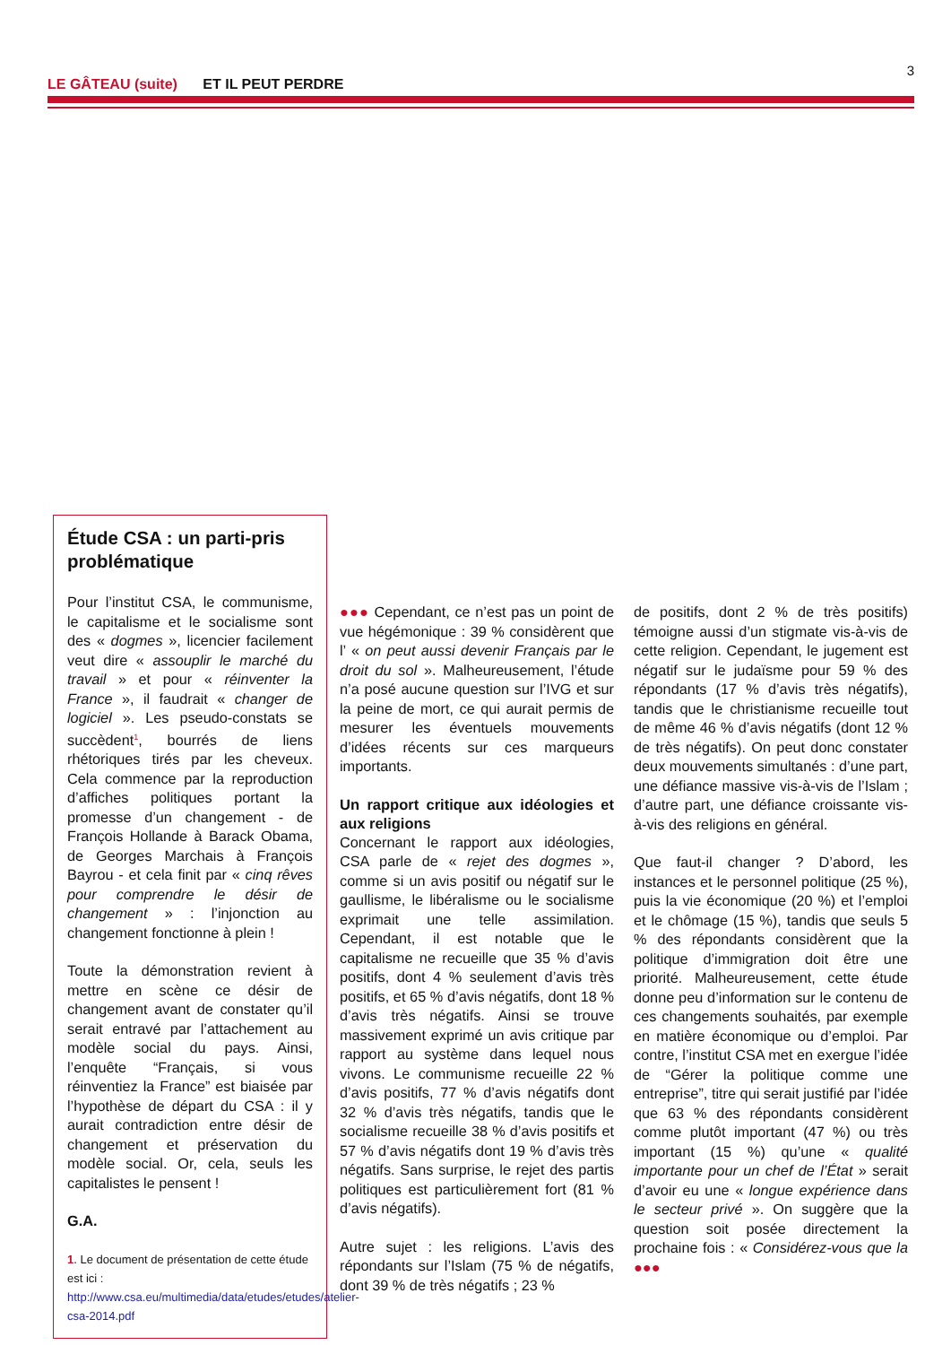3
LE GÂTEAU (suite) ET IL PEUT PERDRE
Étude CSA : un parti-pris problématique
Pour l’institut CSA, le communisme, le capitalisme et le socialisme sont des « dogmes », licencier facilement veut dire « assouplir le marché du travail » et pour « réinventer la France », il faudrait « changer de logiciel ». Les pseudo-constats se succèdent<sup>1</sup>, bourrés de liens rhétoriques tirés par les cheveux. Cela commence par la reproduction d’affiches politiques portant la promesse d’un changement - de François Hollande à Barack Obama, de Georges Marchais à François Bayrou - et cela finit par « cinq rêves pour comprendre le désir de changement » : l’injonction au changement fonctionne à plein !
Toute la démonstration revient à mettre en scène ce désir de changement avant de constater qu’il serait entravé par l’attachement au modèle social du pays. Ainsi, l’enquête “Français, si vous réinventiez la France” est biaisée par l’hypothèse de départ du CSA : il y aurait contradiction entre désir de changement et préservation du modèle social. Or, cela, seuls les capitalistes le pensent !
G.A.
1. Le document de présentation de cette étude est ici : http://www.csa.eu/multimedia/data/etudes/etudes/atelier-csa-2014.pdf
●●● Cependant, ce n’est pas un point de vue hégémonique : 39 % considèrent que l’ « on peut aussi devenir Français par le droit du sol ». Malheureusement, l’étude n’a posé aucune question sur l’IVG et sur la peine de mort, ce qui aurait permis de mesurer les éventuels mouvements d’idées récents sur ces marqueurs importants.
Un rapport critique aux idéologies et aux religions
Concernant le rapport aux idéologies, CSA parle de « rejet des dogmes », comme si un avis positif ou négatif sur le gaullisme, le libéralisme ou le socialisme exprimait une telle assimilation. Cependant, il est notable que le capitalisme ne recueille que 35 % d’avis positifs, dont 4 % seulement d’avis très positifs, et 65 % d’avis négatifs, dont 18 % d’avis très négatifs. Ainsi se trouve massivement exprimé un avis critique par rapport au système dans lequel nous vivons. Le communisme recueille 22 % d’avis positifs, 77 % d’avis négatifs dont 32 % d’avis très négatifs, tandis que le socialisme recueille 38 % d’avis positifs et 57 % d’avis négatifs dont 19 % d’avis très négatifs. Sans surprise, le rejet des partis politiques est particulièrement fort (81 % d’avis négatifs).
Autre sujet : les religions. L’avis des répondants sur l’Islam (75 % de négatifs, dont 39 % de très négatifs ; 23 %
de positifs, dont 2 % de très positifs) témoigne aussi d’un stigmate vis-à-vis de cette religion. Cependant, le jugement est négatif sur le judaïsme pour 59 % des répondants (17 % d’avis très négatifs), tandis que le christianisme recueille tout de même 46 % d’avis négatifs (dont 12 % de très négatifs). On peut donc constater deux mouvements simultanés : d’une part, une défiance massive vis-à-vis de l’Islam ; d’autre part, une défiance croissante vis-à-vis des religions en général.
Que faut-il changer ? D’abord, les instances et le personnel politique (25 %), puis la vie économique (20 %) et l’emploi et le chômage (15 %), tandis que seuls 5 % des répondants considèrent que la politique d’immigration doit être une priorité. Malheureusement, cette étude donne peu d’information sur le contenu de ces changements souhaités, par exemple en matière économique ou d’emploi. Par contre, l’institut CSA met en exergue l’idée de “Gérer la politique comme une entreprise”, titre qui serait justifié par l’idée que 63 % des répondants considèrent comme plutôt important (47 %) ou très important (15 %) qu’une « qualité importante pour un chef de l’État » serait d’avoir eu une « longue expérience dans le secteur privé ». On suggère que la question soit posée directement la prochaine fois : « Considérez-vous que la ●●●